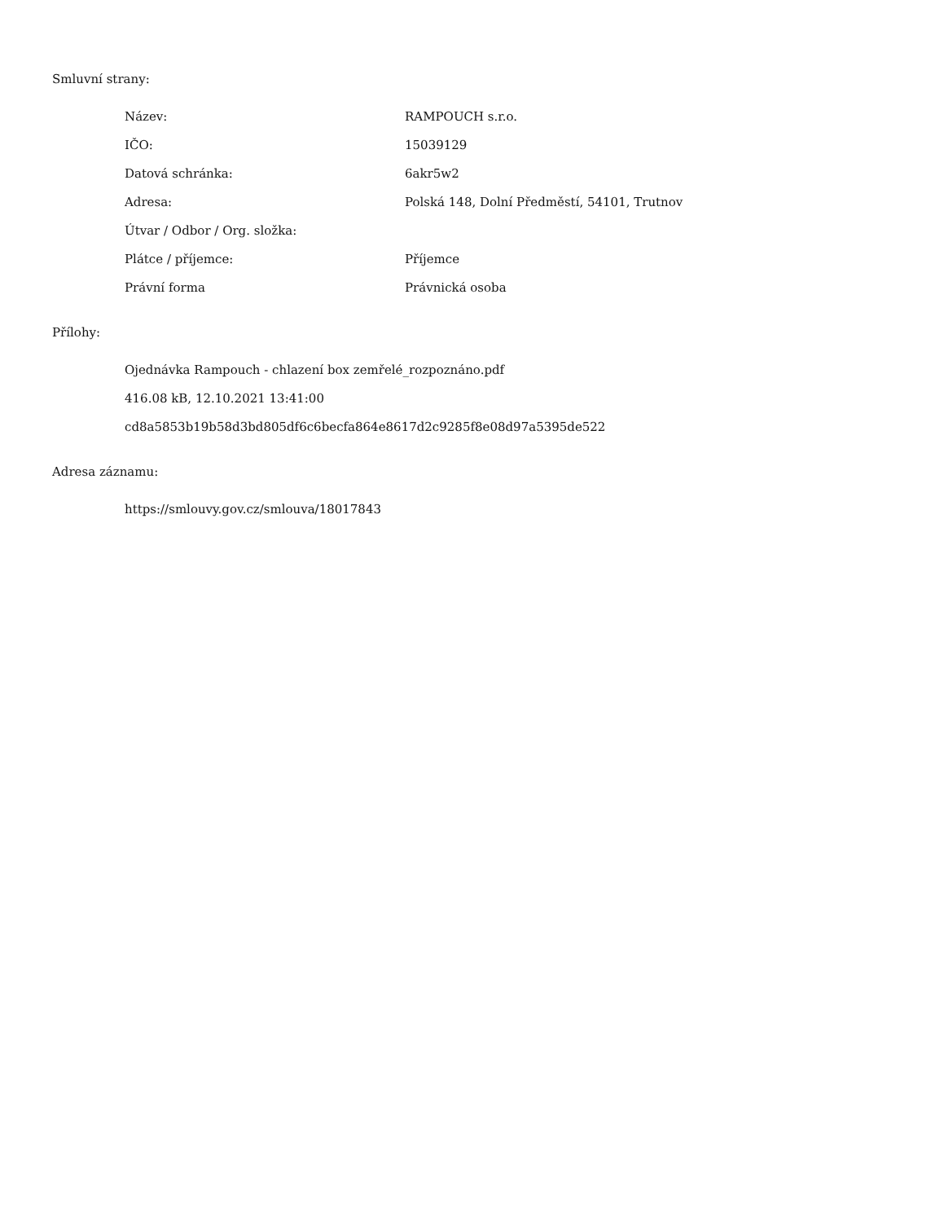Smluvní strany:
| Název: | RAMPOUCH s.r.o. |
| IČO: | 15039129 |
| Datová schránka: | 6akr5w2 |
| Adresa: | Polská 148, Dolní Předměstí, 54101, Trutnov |
| Útvar / Odbor / Org. složka: | |
| Plátce / příjemce: | Příjemce |
| Právní forma | Právnická osoba |
Přílohy:
Ojednávka Rampouch - chlazení box zemřelé_rozpoznáno.pdf
416.08 kB, 12.10.2021 13:41:00
cd8a5853b19b58d3bd805df6c6becfa864e8617d2c9285f8e08d97a5395de522
Adresa záznamu:
https://smlouvy.gov.cz/smlouva/18017843